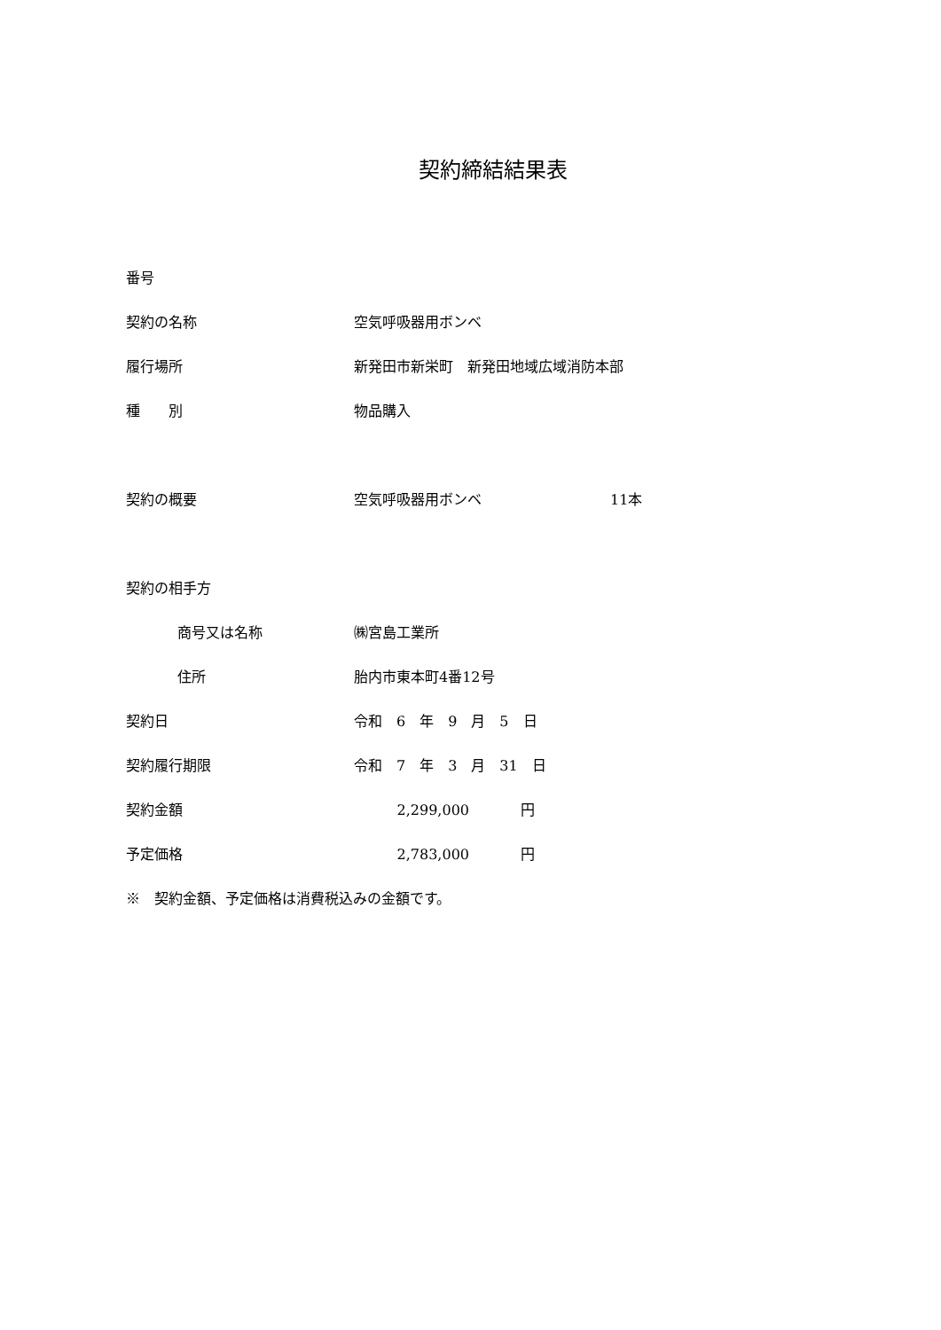契約締結結果表
番号
契約の名称 空気呼吸器用ボンベ
履行場所
新発田市新栄町　新発田地域広域消防本部
種　　別 物品購入
契約の概要 空気呼吸器用ボンベ 11本
契約の相手方
商号又は名称 ㈱宮島工業所
住所 胎内市東本町4番12号
契約日 令和　6　年　9　月　5　日
契約履行期限 令和　7　年　3　月　31　日
契約金額 2,299,000 円
予定価格 2,783,000 円
※　契約金額、予定価格は消費税込みの金額です。